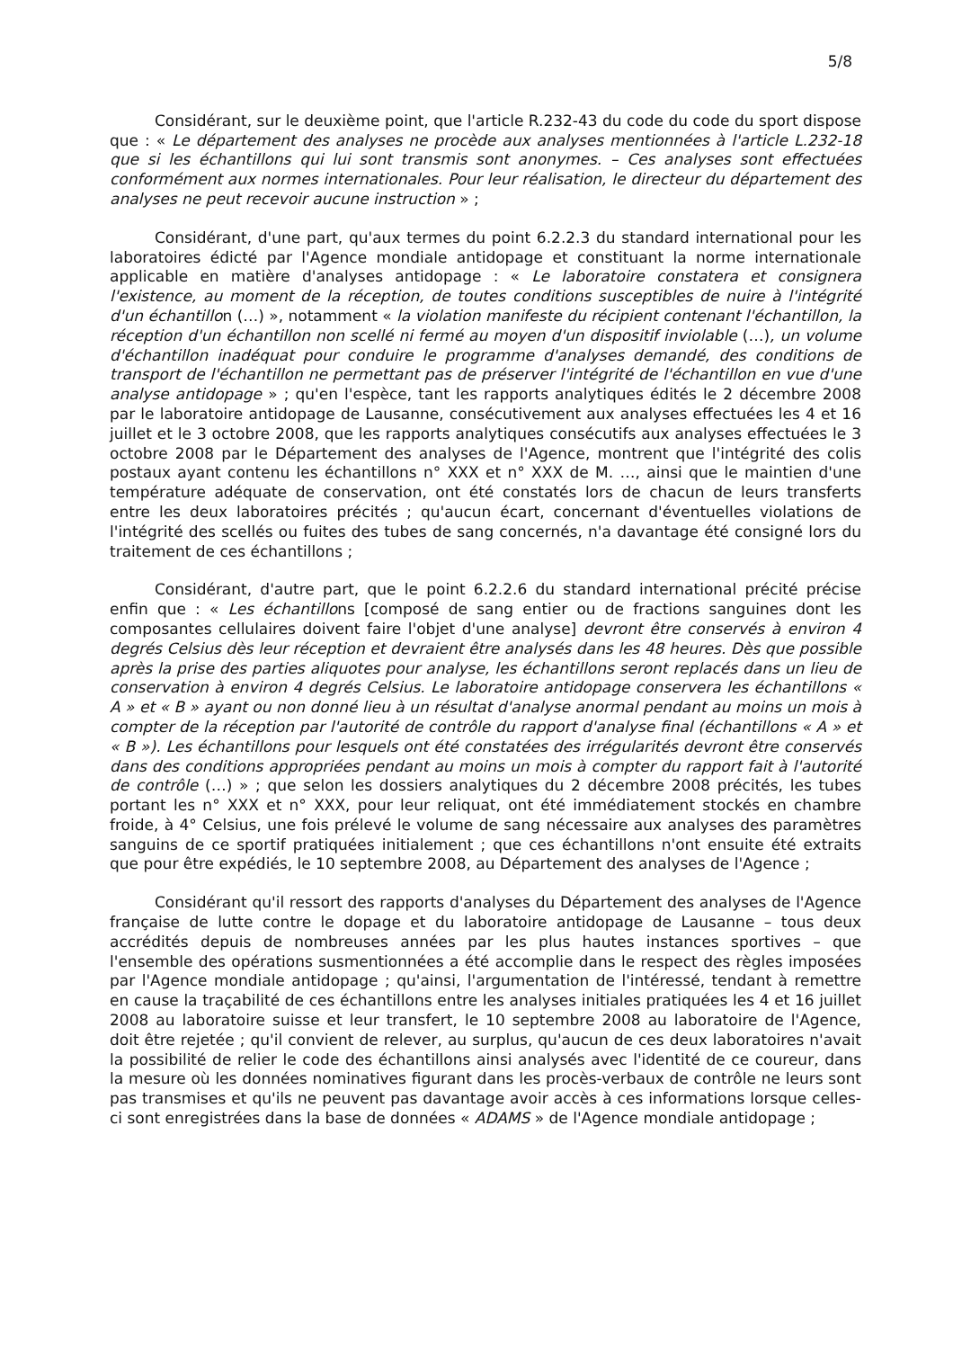5/8
Considérant, sur le deuxième point, que l'article R.232-43 du code du code du sport dispose que : « Le département des analyses ne procède aux analyses mentionnées à l'article L.232-18 que si les échantillons qui lui sont transmis sont anonymes. – Ces analyses sont effectuées conformément aux normes internationales. Pour leur réalisation, le directeur du département des analyses ne peut recevoir aucune instruction » ;
Considérant, d'une part, qu'aux termes du point 6.2.2.3 du standard international pour les laboratoires édicté par l'Agence mondiale antidopage et constituant la norme internationale applicable en matière d'analyses antidopage : « Le laboratoire constatera et consignera l'existence, au moment de la réception, de toutes conditions susceptibles de nuire à l'intégrité d'un échantillon (…) », notamment « la violation manifeste du récipient contenant l'échantillon, la réception d'un échantillon non scellé ni fermé au moyen d'un dispositif inviolable (…), un volume d'échantillon inadéquat pour conduire le programme d'analyses demandé, des conditions de transport de l'échantillon ne permettant pas de préserver l'intégrité de l'échantillon en vue d'une analyse antidopage » ; qu'en l'espèce, tant les rapports analytiques édités le 2 décembre 2008 par le laboratoire antidopage de Lausanne, consécutivement aux analyses effectuées les 4 et 16 juillet et le 3 octobre 2008, que les rapports analytiques consécutifs aux analyses effectuées le 3 octobre 2008 par le Département des analyses de l'Agence, montrent que l'intégrité des colis postaux ayant contenu les échantillons n° XXX et n° XXX de M. …, ainsi que le maintien d'une température adéquate de conservation, ont été constatés lors de chacun de leurs transferts entre les deux laboratoires précités ; qu'aucun écart, concernant d'éventuelles violations de l'intégrité des scellés ou fuites des tubes de sang concernés, n'a davantage été consigné lors du traitement de ces échantillons ;
Considérant, d'autre part, que le point 6.2.2.6 du standard international précité précise enfin que : « Les échantillons [composé de sang entier ou de fractions sanguines dont les composantes cellulaires doivent faire l'objet d'une analyse] devront être conservés à environ 4 degrés Celsius dès leur réception et devraient être analysés dans les 48 heures. Dès que possible après la prise des parties aliquotes pour analyse, les échantillons seront replacés dans un lieu de conservation à environ 4 degrés Celsius. Le laboratoire antidopage conservera les échantillons « A » et « B » ayant ou non donné lieu à un résultat d'analyse anormal pendant au moins un mois à compter de la réception par l'autorité de contrôle du rapport d'analyse final (échantillons « A » et « B »). Les échantillons pour lesquels ont été constatées des irrégularités devront être conservés dans des conditions appropriées pendant au moins un mois à compter du rapport fait à l'autorité de contrôle (…) » ; que selon les dossiers analytiques du 2 décembre 2008 précités, les tubes portant les n° XXX et n° XXX, pour leur reliquat, ont été immédiatement stockés en chambre froide, à 4° Celsius, une fois prélevé le volume de sang nécessaire aux analyses des paramètres sanguins de ce sportif pratiquées initialement ; que ces échantillons n'ont ensuite été extraits que pour être expédiés, le 10 septembre 2008, au Département des analyses de l'Agence ;
Considérant qu'il ressort des rapports d'analyses du Département des analyses de l'Agence française de lutte contre le dopage et du laboratoire antidopage de Lausanne – tous deux accrédités depuis de nombreuses années par les plus hautes instances sportives – que l'ensemble des opérations susmentionnées a été accomplie dans le respect des règles imposées par l'Agence mondiale antidopage ; qu'ainsi, l'argumentation de l'intéressé, tendant à remettre en cause la traçabilité de ces échantillons entre les analyses initiales pratiquées les 4 et 16 juillet 2008 au laboratoire suisse et leur transfert, le 10 septembre 2008 au laboratoire de l'Agence, doit être rejetée ; qu'il convient de relever, au surplus, qu'aucun de ces deux laboratoires n'avait la possibilité de relier le code des échantillons ainsi analysés avec l'identité de ce coureur, dans la mesure où les données nominatives figurant dans les procès-verbaux de contrôle ne leurs sont pas transmises et qu'ils ne peuvent pas davantage avoir accès à ces informations lorsque celles-ci sont enregistrées dans la base de données « ADAMS » de l'Agence mondiale antidopage ;